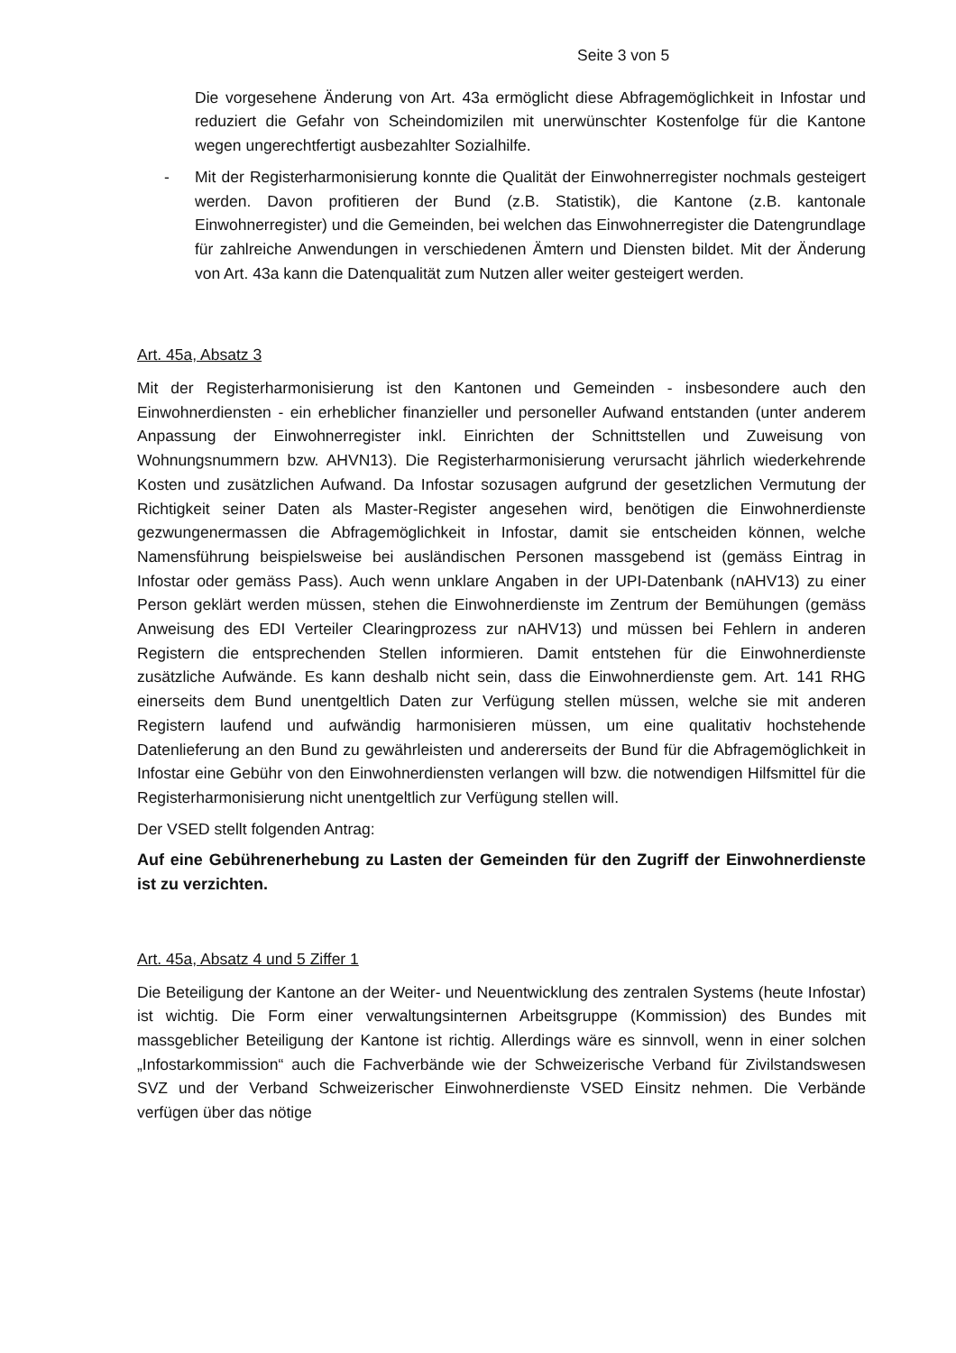Seite 3 von 5
Die vorgesehene Änderung von Art. 43a ermöglicht diese Abfragemöglichkeit in Infostar und reduziert die Gefahr von Scheindomizilen mit unerwünschter Kostenfolge für die Kantone wegen ungerechtfertigt ausbezahlter Sozialhilfe.
- Mit der Registerharmonisierung konnte die Qualität der Einwohnerregister nochmals gesteigert werden. Davon profitieren der Bund (z.B. Statistik), die Kantone (z.B. kantonale Einwohnerregister) und die Gemeinden, bei welchen das Einwohnerregister die Datengrundlage für zahlreiche Anwendungen in verschiedenen Ämtern und Diensten bildet. Mit der Änderung von Art. 43a kann die Datenqualität zum Nutzen aller weiter gesteigert werden.
Art. 45a, Absatz 3
Mit der Registerharmonisierung ist den Kantonen und Gemeinden - insbesondere auch den Einwohnerdiensten - ein erheblicher finanzieller und personeller Aufwand entstanden (unter anderem Anpassung der Einwohnerregister inkl. Einrichten der Schnittstellen und Zuweisung von Wohnungsnummern bzw. AHVN13). Die Registerharmonisierung verursacht jährlich wiederkehrende Kosten und zusätzlichen Aufwand. Da Infostar sozusagen aufgrund der gesetzlichen Vermutung der Richtigkeit seiner Daten als Master-Register angesehen wird, benötigen die Einwohnerdienste gezwungenermassen die Abfragemöglichkeit in Infostar, damit sie entscheiden können, welche Namensführung beispielsweise bei ausländischen Personen massgebend ist (gemäss Eintrag in Infostar oder gemäss Pass). Auch wenn unklare Angaben in der UPI-Datenbank (nAHV13) zu einer Person geklärt werden müssen, stehen die Einwohnerdienste im Zentrum der Bemühungen (gemäss Anweisung des EDI Verteiler Clearingprozess zur nAHV13) und müssen bei Fehlern in anderen Registern die entsprechenden Stellen informieren. Damit entstehen für die Einwohnerdienste zusätzliche Aufwände. Es kann deshalb nicht sein, dass die Einwohnerdienste gem. Art. 141 RHG einerseits dem Bund unentgeltlich Daten zur Verfügung stellen müssen, welche sie mit anderen Registern laufend und aufwändig harmonisieren müssen, um eine qualitativ hochstehende Datenlieferung an den Bund zu gewährleisten und andererseits der Bund für die Abfragemöglichkeit in Infostar eine Gebühr von den Einwohnerdiensten verlangen will bzw. die notwendigen Hilfsmittel für die Registerharmonisierung nicht unentgeltlich zur Verfügung stellen will.
Der VSED stellt folgenden Antrag:
Auf eine Gebührenerhebung zu Lasten der Gemeinden für den Zugriff der Einwohnerdienste ist zu verzichten.
Art. 45a, Absatz 4 und 5 Ziffer 1
Die Beteiligung der Kantone an der Weiter- und Neuentwicklung des zentralen Systems (heute Infostar) ist wichtig. Die Form einer verwaltungsinternen Arbeitsgruppe (Kommission) des Bundes mit massgeblicher Beteiligung der Kantone ist richtig. Allerdings wäre es sinnvoll, wenn in einer solchen „Infostarkommission“ auch die Fachverbände wie der Schweizerische Verband für Zivilstandswesen SVZ und der Verband Schweizerischer Einwohnerdienste VSED Einsitz nehmen. Die Verbände verfügen über das nötige